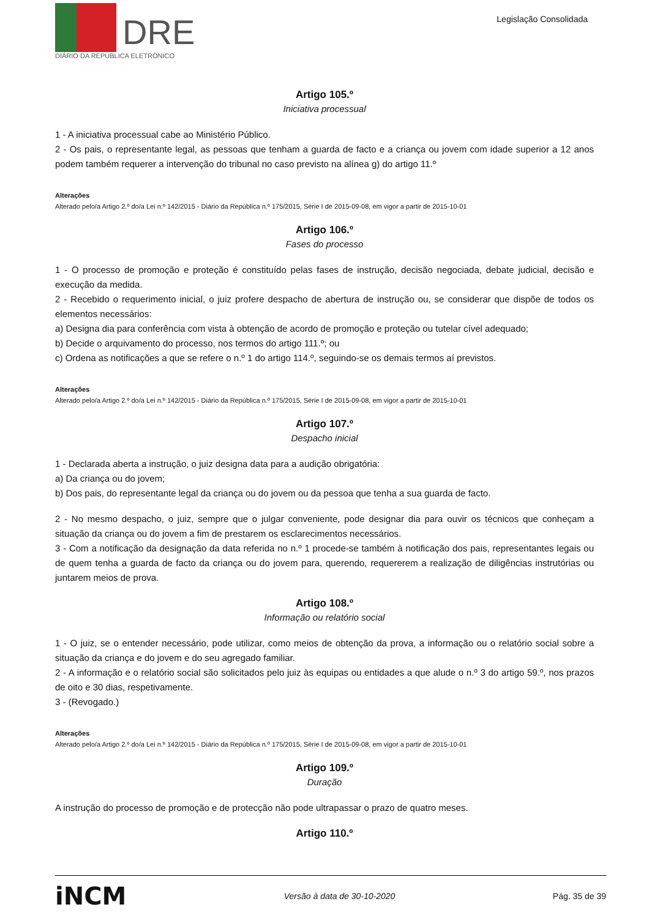DRE
DIÁRIO DA REPÚBLICA ELETRÓNICO
Legislação Consolidada
Artigo 105.º
Iniciativa processual
1 - A iniciativa processual cabe ao Ministério Público.
2 - Os pais, o representante legal, as pessoas que tenham a guarda de facto e a criança ou jovem com idade superior a 12 anos podem também requerer a intervenção do tribunal no caso previsto na alínea g) do artigo 11.º
Alterações
Alterado pelo/a Artigo 2.º do/a Lei n.º 142/2015 - Diário da República n.º 175/2015, Série I de 2015-09-08, em vigor a partir de 2015-10-01
Artigo 106.º
Fases do processo
1 - O processo de promoção e proteção é constituído pelas fases de instrução, decisão negociada, debate judicial, decisão e execução da medida.
2 - Recebido o requerimento inicial, o juiz profere despacho de abertura de instrução ou, se considerar que dispõe de todos os elementos necessários:
a) Designa dia para conferência com vista à obtenção de acordo de promoção e proteção ou tutelar cível adequado;
b) Decide o arquivamento do processo, nos termos do artigo 111.º; ou
c) Ordena as notificações a que se refere o n.º 1 do artigo 114.º, seguindo-se os demais termos aí previstos.
Alterações
Alterado pelo/a Artigo 2.º do/a Lei n.º 142/2015 - Diário da República n.º 175/2015, Série I de 2015-09-08, em vigor a partir de 2015-10-01
Artigo 107.º
Despacho inicial
1 - Declarada aberta a instrução, o juiz designa data para a audição obrigatória:
a) Da criança ou do jovem;
b) Dos pais, do representante legal da criança ou do jovem ou da pessoa que tenha a sua guarda de facto.
2 - No mesmo despacho, o juiz, sempre que o julgar conveniente, pode designar dia para ouvir os técnicos que conheçam a situação da criança ou do jovem a fim de prestarem os esclarecimentos necessários.
3 - Com a notificação da designação da data referida no n.º 1 procede-se também à notificação dos pais, representantes legais ou de quem tenha a guarda de facto da criança ou do jovem para, querendo, requererem a realização de diligências instrutórias ou juntarem meios de prova.
Artigo 108.º
Informação ou relatório social
1 - O juiz, se o entender necessário, pode utilizar, como meios de obtenção da prova, a informação ou o relatório social sobre a situação da criança e do jovem e do seu agregado familiar.
2 - A informação e o relatório social são solicitados pelo juiz às equipas ou entidades a que alude o n.º 3 do artigo 59.º, nos prazos de oito e 30 dias, respetivamente.
3 - (Revogado.)
Alterações
Alterado pelo/a Artigo 2.º do/a Lei n.º 142/2015 - Diário da República n.º 175/2015, Série I de 2015-09-08, em vigor a partir de 2015-10-01
Artigo 109.º
Duração
A instrução do processo de promoção e de protecção não pode ultrapassar o prazo de quatro meses.
Artigo 110.º
iNCM Versão à data de 30-10-2020 Pág. 35 de 39